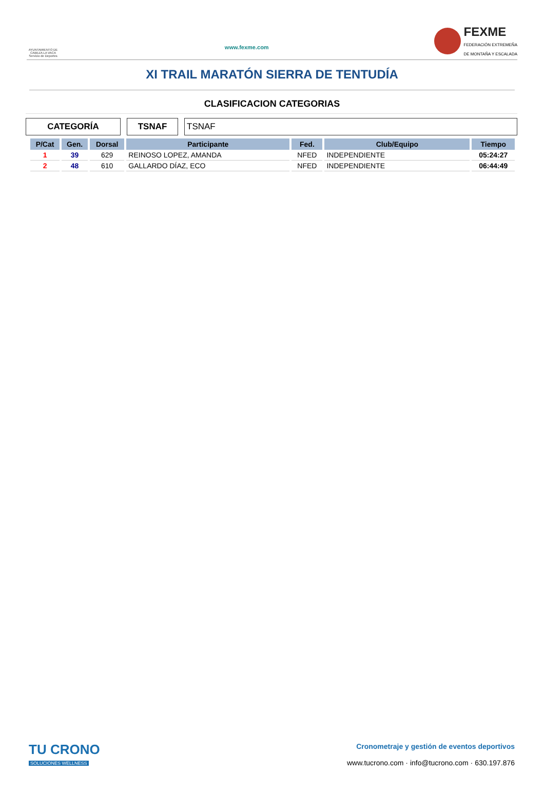AYUNTAMIENTO DE CABEZA LA VACA
Servicio de Deportes
www.fexme.com
FEXME
FEDERACIÓN EXTREMEÑA
DE MONTAÑA Y ESCALADA
XI TRAIL MARATÓN SIERRA DE TENTUDÍA
CLASIFICACION CATEGORIAS
CATEGORÍA TSNAF TSNAF
| P/Cat | Gen. | Dorsal | Participante | Fed. | Club/Equipo | Tiempo |
| --- | --- | --- | --- | --- | --- | --- |
| 1 | 39 | 629 | REINOSO LOPEZ, AMANDA | NFED | INDEPENDIENTE | 05:24:27 |
| 2 | 48 | 610 | GALLARDO DÍAZ, ECO | NFED | INDEPENDIENTE | 06:44:49 |
TU CRONO
SOLUCIONES WELLNESS
Cronometraje y gestión de eventos deportivos
www.tucrono.com · info@tucrono.com · 630.197.876